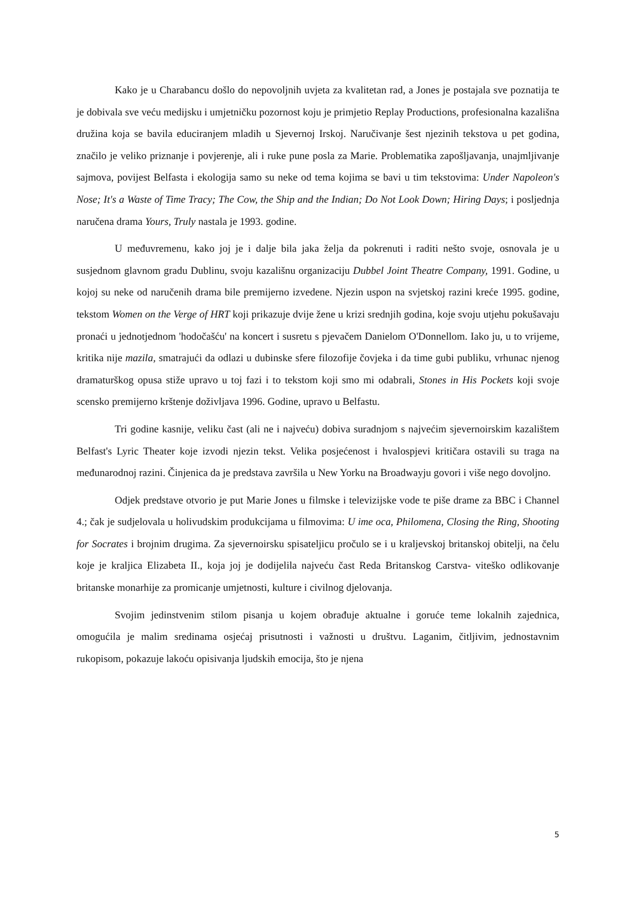Kako je u Charabancu došlo do nepovoljnih uvjeta za kvalitetan rad, a Jones je postajala sve poznatija te je dobivala sve veću medijsku i umjetničku pozornost koju je primjetio Replay Productions, profesionalna kazališna družina koja se bavila educiranjem mladih u Sjevernoj Irskoj. Naručivanje šest njezinih tekstova u pet godina, značilo je veliko priznanje i povjerenje, ali i ruke pune posla za Marie. Problematika zapošljavanja, unajmljivanje sajmova, povijest Belfasta i ekologija samo su neke od tema kojima se bavi u tim tekstovima: Under Napoleon's Nose; It's a Waste of Time Tracy; The Cow, the Ship and the Indian; Do Not Look Down; Hiring Days; i posljednja naručena drama Yours, Truly nastala je 1993. godine.
U međuvremenu, kako joj je i dalje bila jaka želja da pokrenuti i raditi nešto svoje, osnovala je u susjednom glavnom gradu Dublinu, svoju kazališnu organizaciju Dubbel Joint Theatre Company, 1991. Godine, u kojoj su neke od naručenih drama bile premijerno izvedene. Njezin uspon na svjetskoj razini kreće 1995. godine, tekstom Women on the Verge of HRT koji prikazuje dvije žene u krizi srednjih godina, koje svoju utjehu pokušavaju pronaći u jednotjednom 'hodočašću' na koncert i susretu s pjevačem Danielom O'Donnellom. Iako ju, u to vrijeme, kritika nije mazila, smatrajući da odlazi u dubinske sfere filozofije čovjeka i da time gubi publiku, vrhunac njenog dramaturškog opusa stiže upravo u toj fazi i to tekstom koji smo mi odabrali, Stones in His Pockets koji svoje scensko premijerno krštenje doživljava 1996. Godine, upravo u Belfastu.
Tri godine kasnije, veliku čast (ali ne i najveću) dobiva suradnjom s najvećim sjevernoirskim kazalištem Belfast's Lyric Theater koje izvodi njezin tekst. Velika posjećenost i hvalospjevi kritičara ostavili su traga na međunarodnoj razini. Činjenica da je predstava završila u New Yorku na Broadwayju govori i više nego dovoljno.
Odjek predstave otvorio je put Marie Jones u filmske i televizijske vode te piše drame za BBC i Channel 4.; čak je sudjelovala u holivudskim produkcijama u filmovima: U ime oca, Philomena, Closing the Ring, Shooting for Socrates i brojnim drugima. Za sjevernoirsku spisateljicu pročulo se i u kraljevskoj britanskoj obitelji, na čelu koje je kraljica Elizabeta II., koja joj je dodijelila najveću čast Reda Britanskog Carstva- viteško odlikovanje britanske monarhije za promicanje umjetnosti, kulture i civilnog djelovanja.
Svojim jedinstvenim stilom pisanja u kojem obrađuje aktualne i goruće teme lokalnih zajednica, omogućila je malim sredinama osjećaj prisutnosti i važnosti u društvu. Laganim, čitljivim, jednostavnim rukopisom, pokazuje lakoću opisivanja ljudskih emocija, što je njena
5